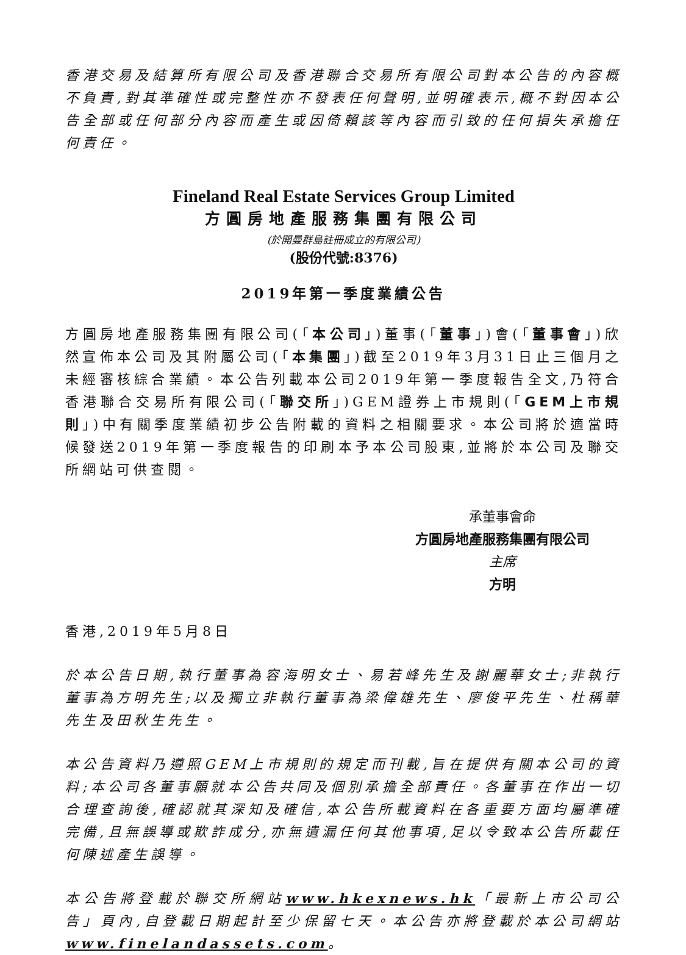香港交易及結算所有限公司及香港聯合交易所有限公司對本公告的內容概不負責,對其準確性或完整性亦不發表任何聲明,並明確表示,概不對因本公告全部或任何部分內容而產生或因倚賴該等內容而引致的任何損失承擔任何責任。
Fineland Real Estate Services Group Limited
方圓房地產服務集團有限公司
(於開曼群島註冊成立的有限公司)
(股份代號:8376)
2019年第一季度業績公告
方圓房地產服務集團有限公司(「本公司」)董事(「董事」)會(「董事會」)欣然宣佈本公司及其附屬公司(「本集團」)截至2019年3月31日止三個月之未經審核綜合業績。本公告列載本公司2019年第一季度報告全文,乃符合香港聯合交易所有限公司(「聯交所」)GEM證券上市規則(「GEM上市規則」)中有關季度業績初步公告附載的資料之相關要求。本公司將於適當時候發送2019年第一季度報告的印刷本予本公司股東,並將於本公司及聯交所網站可供查閱。
承董事會命
方圓房地產服務集團有限公司
主席
方明
香港,2019年5月8日
於本公告日期,執行董事為容海明女士、易若峰先生及謝麗華女士;非執行董事為方明先生;以及獨立非執行董事為梁偉雄先生、廖俊平先生、杜稱華先生及田秋生先生。
本公告資料乃遵照GEM上市規則的規定而刊載,旨在提供有關本公司的資料;本公司各董事願就本公告共同及個別承擔全部責任。各董事在作出一切合理查詢後,確認就其深知及確信,本公告所載資料在各重要方面均屬準確完備,且無誤導或欺詐成分,亦無遺漏任何其他事項,足以令致本公告所載任何陳述產生誤導。
本公告將登載於聯交所網站www.hkexnews.hk「最新上市公司公告」頁內,自登載日期起計至少保留七天。本公告亦將登載於本公司網站www.finelandassets.com。